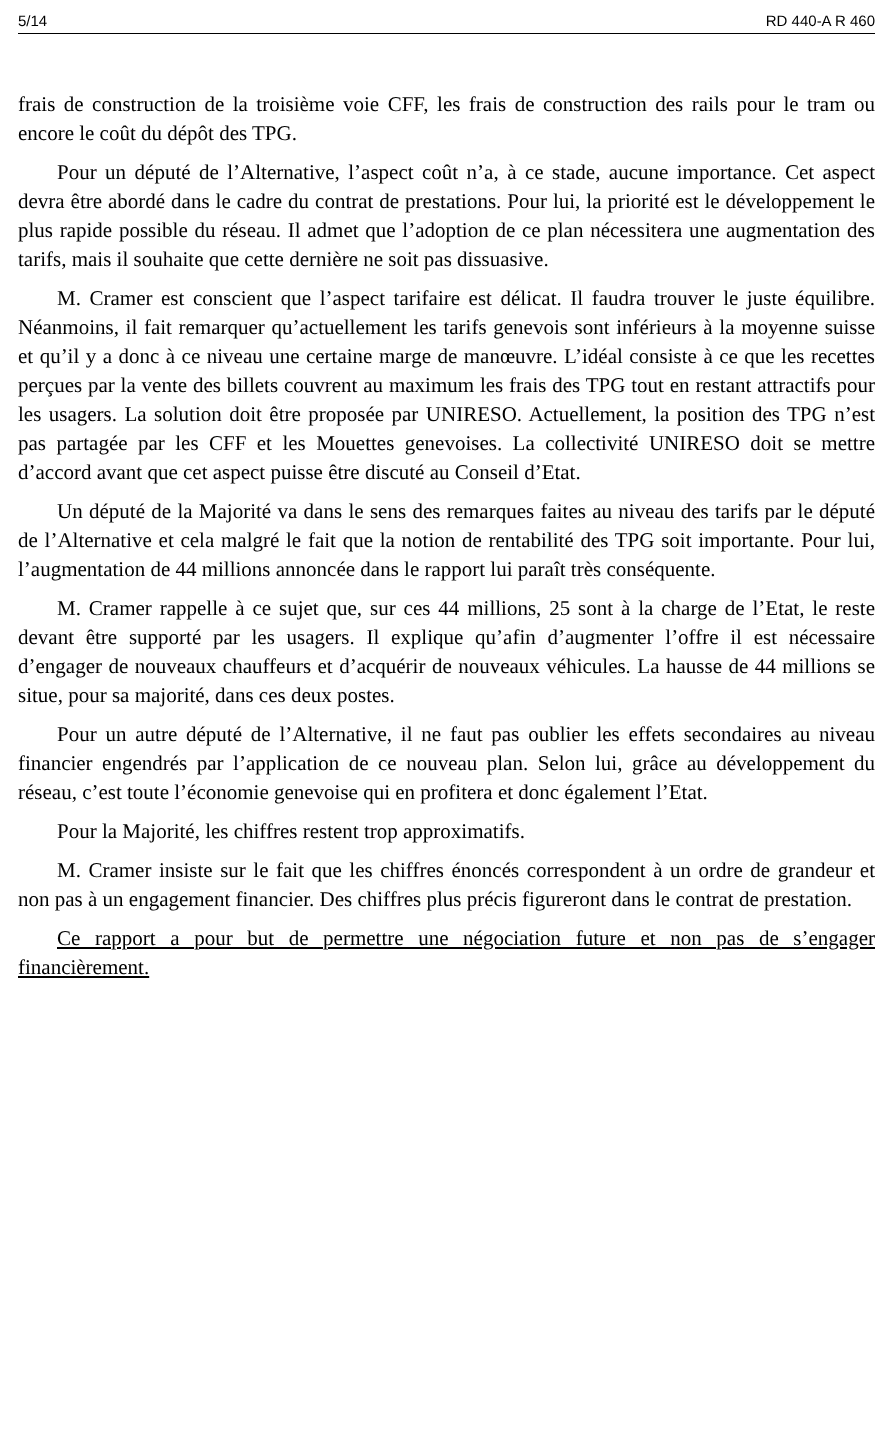5/14 RD 440-A R 460
frais de construction de la troisième voie CFF, les frais de construction des rails pour le tram ou encore le coût du dépôt des TPG.
Pour un député de l’Alternative, l’aspect coût n’a, à ce stade, aucune importance. Cet aspect devra être abordé dans le cadre du contrat de prestations. Pour lui, la priorité est le développement le plus rapide possible du réseau. Il admet que l’adoption de ce plan nécessitera une augmentation des tarifs, mais il souhaite que cette dernière ne soit pas dissuasive.
M. Cramer est conscient que l’aspect tarifaire est délicat. Il faudra trouver le juste équilibre. Néanmoins, il fait remarquer qu’actuellement les tarifs genevois sont inférieurs à la moyenne suisse et qu’il y a donc à ce niveau une certaine marge de manœuvre. L’idéal consiste à ce que les recettes perçues par la vente des billets couvrent au maximum les frais des TPG tout en restant attractifs pour les usagers. La solution doit être proposée par UNIRESO. Actuellement, la position des TPG n’est pas partagée par les CFF et les Mouettes genevoises. La collectivité UNIRESO doit se mettre d’accord avant que cet aspect puisse être discuté au Conseil d’Etat.
Un député de la Majorité va dans le sens des remarques faites au niveau des tarifs par le député de l’Alternative et cela malgré le fait que la notion de rentabilité des TPG soit importante. Pour lui, l’augmentation de 44 millions annoncée dans le rapport lui paraît très conséquente.
M. Cramer rappelle à ce sujet que, sur ces 44 millions, 25 sont à la charge de l’Etat, le reste devant être supporté par les usagers. Il explique qu’afin d’augmenter l’offre il est nécessaire d’engager de nouveaux chauffeurs et d’acquérir de nouveaux véhicules. La hausse de 44 millions se situe, pour sa majorité, dans ces deux postes.
Pour un autre député de l’Alternative, il ne faut pas oublier les effets secondaires au niveau financier engendrés par l’application de ce nouveau plan. Selon lui, grâce au développement du réseau, c’est toute l’économie genevoise qui en profitera et donc également l’Etat.
Pour la Majorité, les chiffres restent trop approximatifs.
M. Cramer insiste sur le fait que les chiffres énoncés correspondent à un ordre de grandeur et non pas à un engagement financier. Des chiffres plus précis figureront dans le contrat de prestation.
Ce rapport a pour but de permettre une négociation future et non pas de s’engager financièrement.